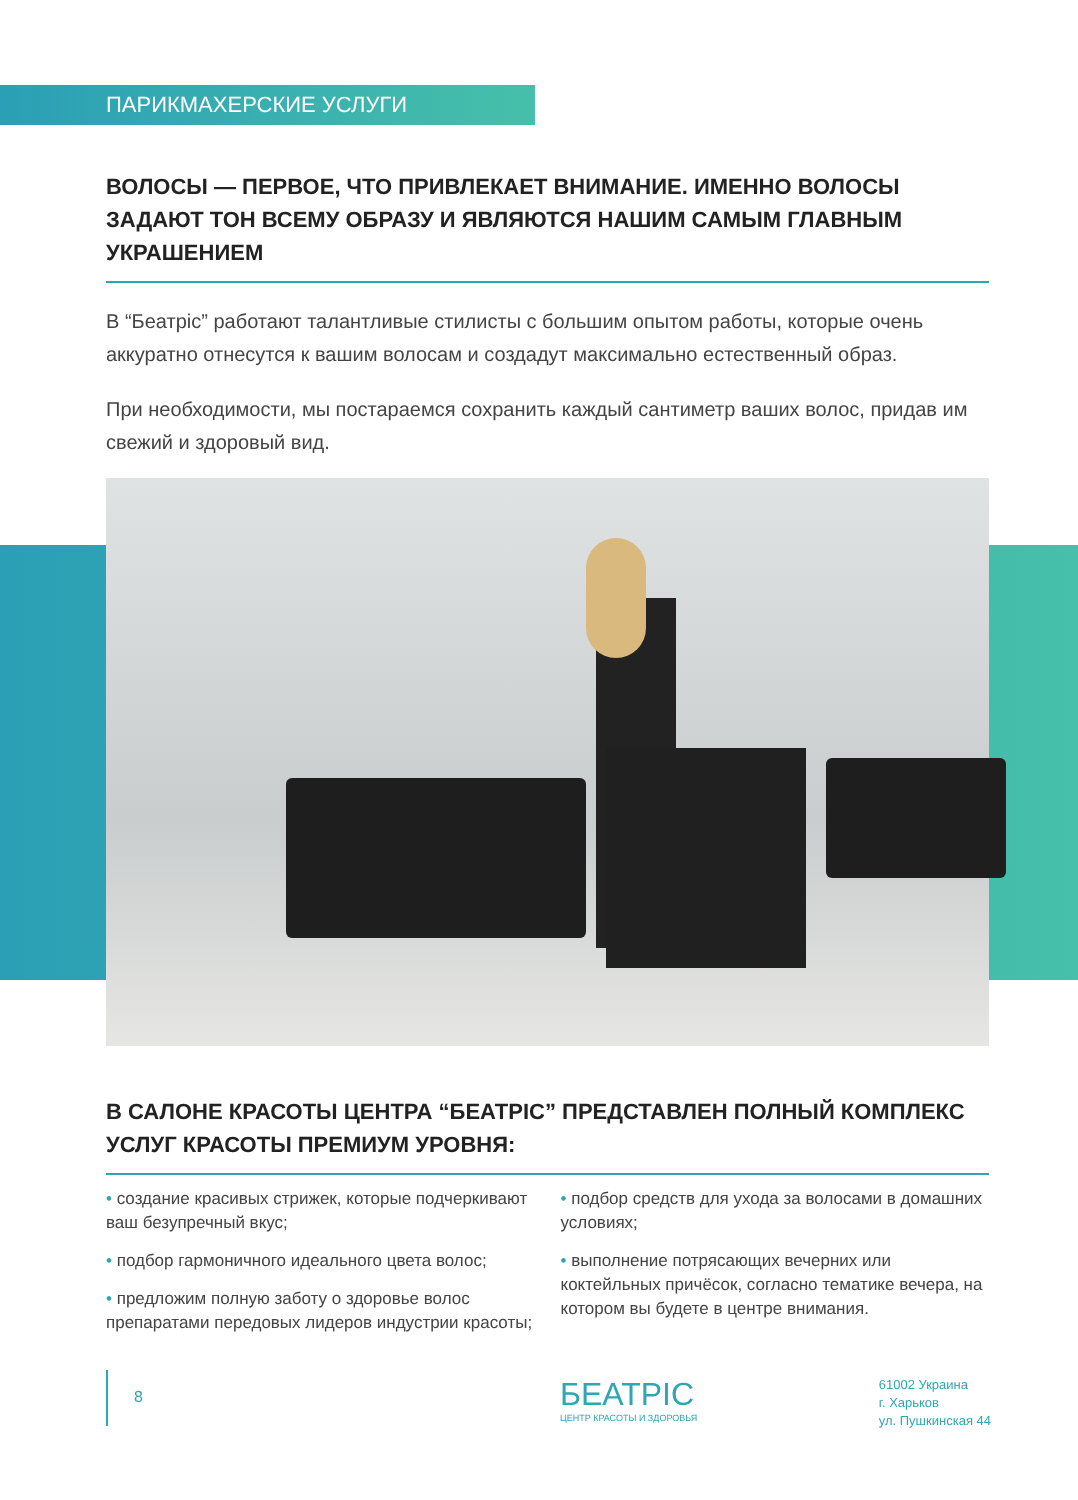ПАРИКМАХЕРСКИЕ УСЛУГИ
ВОЛОСЫ — ПЕРВОЕ, ЧТО ПРИВЛЕКАЕТ ВНИМАНИЕ. ИМЕННО ВОЛОСЫ ЗАДАЮТ ТОН ВСЕМУ ОБРАЗУ И ЯВЛЯЮТСЯ НАШИМ САМЫМ ГЛАВНЫМ УКРАШЕНИЕМ
В “Беатріс” работают талантливые стилисты с большим опытом работы, которые очень аккуратно отнесутся к вашим волосам и создадут максимально естественный образ.
При необходимости, мы постараемся сохранить каждый сантиметр ваших волос, придав им свежий и здоровый вид.
В САЛОНЕ КРАСОТЫ ЦЕНТРА “БЕАТРІС” ПРЕДСТАВЛЕН ПОЛНЫЙ КОМПЛЕКС УСЛУГ КРАСОТЫ ПРЕМИУМ УРОВНЯ:
• создание красивых стрижек, которые подчеркивают ваш безупречный вкус;
• подбор гармоничного идеального цвета волос;
• предложим полную заботу о здоровье волос препаратами передовых лидеров индустрии красоты;
• подбор средств для ухода за волосами в домашних условиях;
• выполнение потрясающих вечерних или коктейльных причёсок, согласно тематике вечера, на котором вы будете в центре внимания.
8
БЕАТРІС
ЦЕНТР КРАСОТЫ И ЗДОРОВЬЯ
61002 Украина
г. Харьков
ул. Пушкинская 44